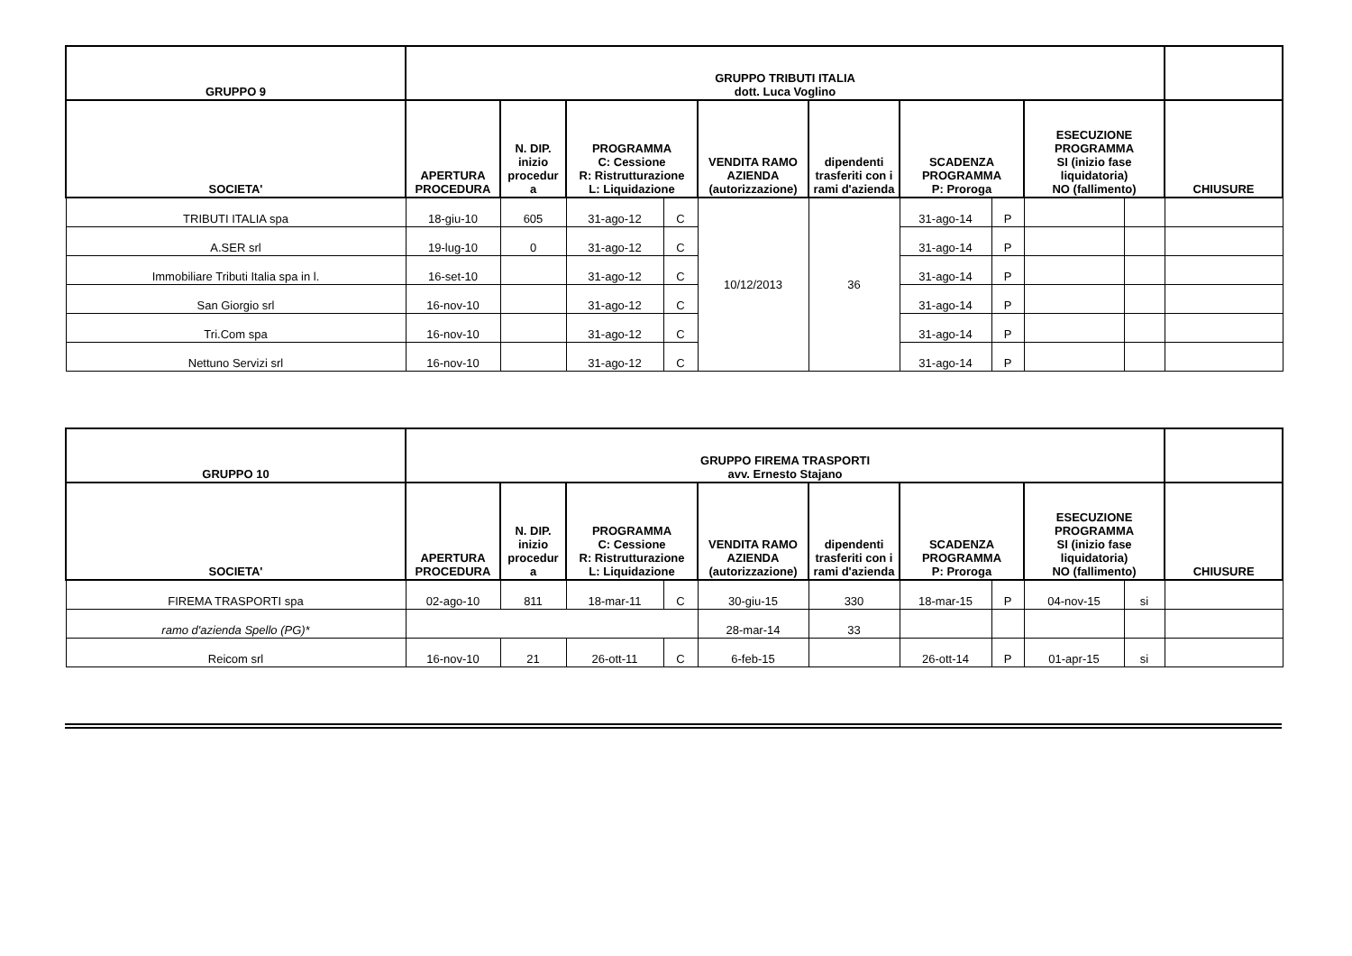| GRUPPO 9 | GRUPPO TRIBUTI ITALIA dott. Luca Voglino | | | | | | | | | | |
| --- | --- | --- | --- | --- | --- | --- | --- | --- | --- | --- | --- |
| SOCIETA' | APERTURA PROCEDURA | N. DIP. inizio procedur a | PROGRAMMA C: Cessione R: Ristrutturazione L: Liquidazione | | VENDITA RAMO AZIENDA (autorizzazione) | dipendenti trasferiti con i rami d'azienda | SCADENZA PROGRAMMA P: Proroga | | ESECUZIONE PROGRAMMA SI (inizio fase liquidatoria) NO (fallimento) | | CHIUSURE |
| TRIBUTI ITALIA spa | 18-giu-10 | 605 | 31-ago-12 | C | 10/12/2013 | 36 | 31-ago-14 | P | | | |
| A.SER srl | 19-lug-10 | 0 | 31-ago-12 | C | | | 31-ago-14 | P | | | |
| Immobiliare Tributi Italia spa in l. | 16-set-10 | | 31-ago-12 | C | | | 31-ago-14 | P | | | |
| San Giorgio srl | 16-nov-10 | | 31-ago-12 | C | | | 31-ago-14 | P | | | |
| Tri.Com spa | 16-nov-10 | | 31-ago-12 | C | | | 31-ago-14 | P | | | |
| Nettuno Servizi srl | 16-nov-10 | | 31-ago-12 | C | | | 31-ago-14 | P | | | |
| GRUPPO 10 | GRUPPO FIREMA TRASPORTI avv. Ernesto Stajano | | | | | | | | | | |
| --- | --- | --- | --- | --- | --- | --- | --- | --- | --- | --- | --- |
| SOCIETA' | APERTURA PROCEDURA | N. DIP. inizio procedur a | PROGRAMMA C: Cessione R: Ristrutturazione L: Liquidazione | | VENDITA RAMO AZIENDA (autorizzazione) | dipendenti trasferiti con i rami d'azienda | SCADENZA PROGRAMMA P: Proroga | | ESECUZIONE PROGRAMMA SI (inizio fase liquidatoria) NO (fallimento) | | CHIUSURE |
| FIREMA TRASPORTI spa | 02-ago-10 | 811 | 18-mar-11 | C | 30-giu-15 | 330 | 18-mar-15 | P | 04-nov-15 | si | |
| ramo d'azienda Spello (PG)* | | | | | 28-mar-14 | 33 | | | | | |
| Reicom srl | 16-nov-10 | 21 | 26-ott-11 | C | 6-feb-15 | | 26-ott-14 | P | 01-apr-15 | si | |